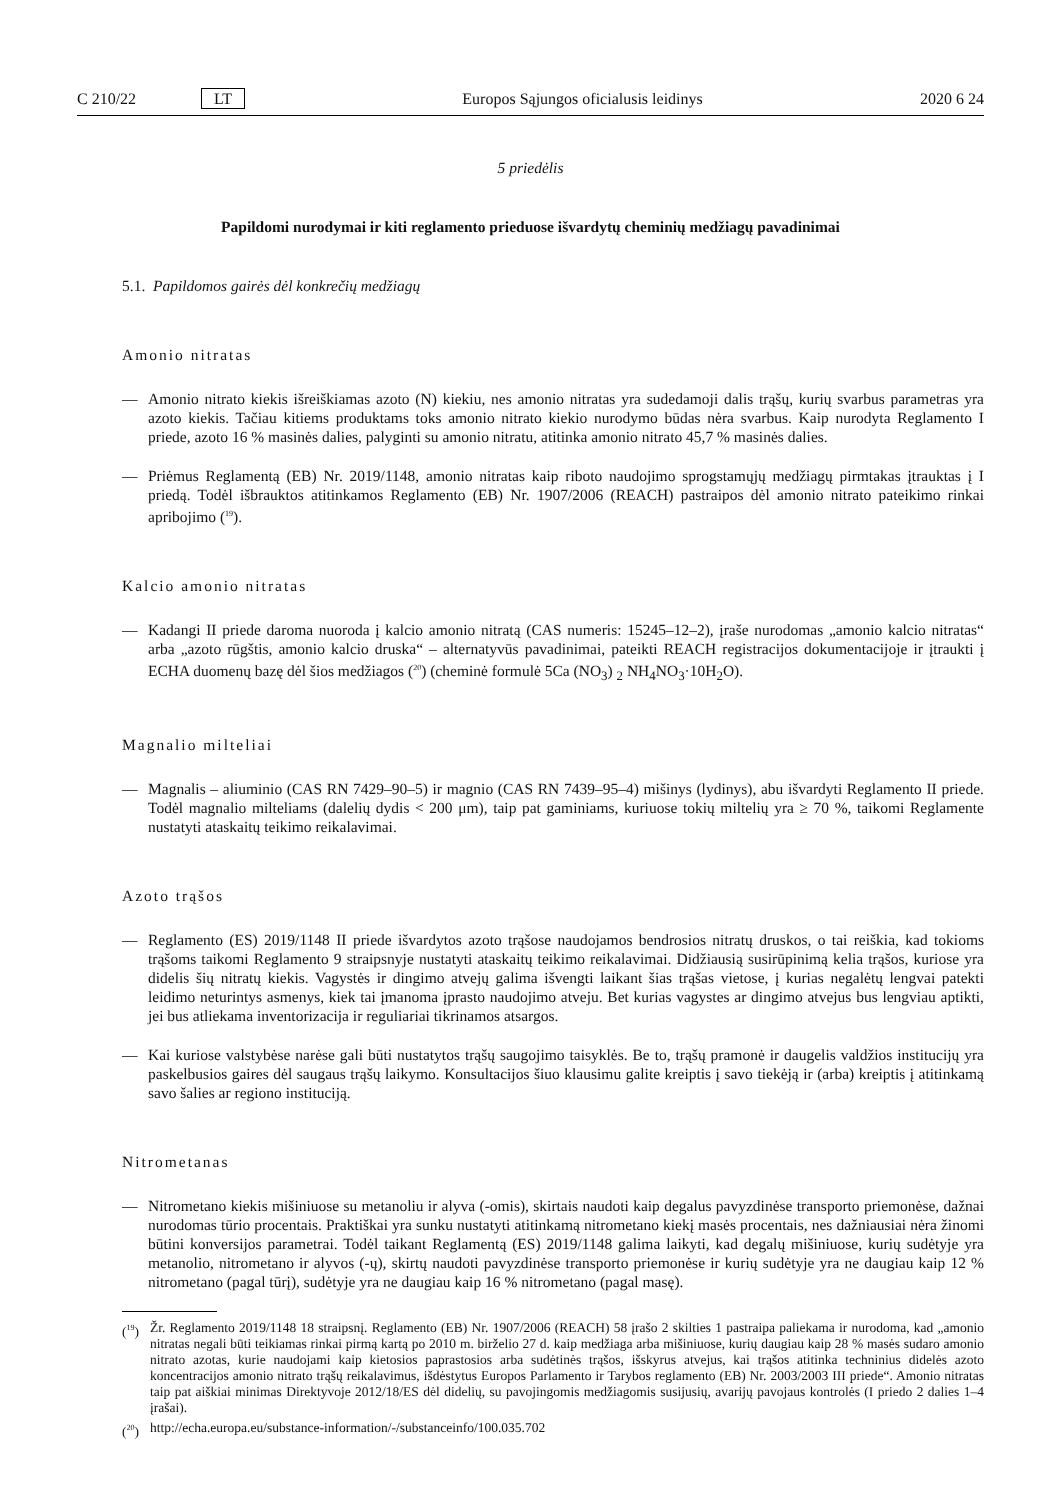C 210/22 LT Europos Sąjungos oficialusis leidinys 2020 6 24
5 priedėlis
Papildomi nurodymai ir kiti reglamento prieduose išvardytų cheminių medžiagų pavadinimai
5.1. Papildomos gairės dėl konkrečių medžiagų
Amonio nitratas
— Amonio nitrato kiekis išreiškiamas azoto (N) kiekiu, nes amonio nitratas yra sudedamoji dalis trąšų, kurių svarbus parametras yra azoto kiekis. Tačiau kitiems produktams toks amonio nitrato kiekio nurodymo būdas nėra svarbus. Kaip nurodyta Reglamento I priede, azoto 16 % masinės dalies, palyginti su amonio nitratu, atitinka amonio nitrato 45,7 % masinės dalies.
— Priėmus Reglamentą (EB) Nr. 2019/1148, amonio nitratas kaip riboto naudojimo sprogstamųjų medžiagų pirmtakas įtrauktas į I priedą. Todėl išbrauktos atitinkamos Reglamento (EB) Nr. 1907/2006 (REACH) pastraipos dėl amonio nitrato pateikimo rinkai apribojimo (<sup>19</sup>).
Kalcio amonio nitratas
— Kadangi II priede daroma nuoroda į kalcio amonio nitratą (CAS numeris: 15245–12–2), įraše nurodomas „amonio kalcio nitratas“ arba „azoto rūgštis, amonio kalcio druska“ – alternatyvūs pavadinimai, pateikti REACH registracijos dokumentacijoje ir įtraukti į ECHA duomenų bazę dėl šios medžiagos (<sup>20</sup>) (cheminė formulė 5Ca (NO<sub>3</sub>) <sub>2</sub> NH<sub>4</sub>NO<sub>3</sub>·10H<sub>2</sub>O).
Magnalio milteliai
— Magnalis – aliuminio (CAS RN 7429–90–5) ir magnio (CAS RN 7439–95–4) mišinys (lydinys), abu išvardyti Reglamento II priede. Todėl magnalio milteliams (dalelių dydis < 200 μm), taip pat gaminiams, kuriuose tokių miltelių yra ≥ 70 %, taikomi Reglamente nustatyti ataskaitų teikimo reikalavimai.
Azoto trąšos
— Reglamento (ES) 2019/1148 II priede išvardytos azoto trąšose naudojamos bendrosios nitratų druskos, o tai reiškia, kad tokioms trąšoms taikomi Reglamento 9 straipsnyje nustatyti ataskaitų teikimo reikalavimai. Didžiausią susirūpinimą kelia trąšos, kuriose yra didelis šių nitratų kiekis. Vagystės ir dingimo atvejų galima išvengti laikant šias trąšas vietose, į kurias negalėtų lengvai patekti leidimo neturintys asmenys, kiek tai įmanoma įprasto naudojimo atveju. Bet kurias vagystes ar dingimo atvejus bus lengviau aptikti, jei bus atliekama inventorizacija ir reguliariai tikrinamos atsargos.
— Kai kuriose valstybėse narėse gali būti nustatytos trąšų saugojimo taisyklės. Be to, trąšų pramonė ir daugelis valdžios institucijų yra paskelbusios gaires dėl saugaus trąšų laikymo. Konsultacijos šiuo klausimu galite kreiptis į savo tiekėją ir (arba) kreiptis į atitinkamą savo šalies ar regiono instituciją.
Nitrometanas
— Nitrometano kiekis mišiniuose su metanoliu ir alyva (-omis), skirtais naudoti kaip degalus pavyzdinėse transporto priemonėse, dažnai nurodomas tūrio procentais. Praktiškai yra sunku nustatyti atitinkamą nitrometano kiekį masės procentais, nes dažniausiai nėra žinomi būtini konversijos parametrai. Todėl taikant Reglamentą (ES) 2019/1148 galima laikyti, kad degalų mišiniuose, kurių sudėtyje yra metanolio, nitrometano ir alyvos (-ų), skirtų naudoti pavyzdinėse transporto priemonėse ir kurių sudėtyje yra ne daugiau kaip 12 % nitrometano (pagal tūrį), sudėtyje yra ne daugiau kaip 16 % nitrometano (pagal masę).
(<sup>19</sup>) Žr. Reglamento 2019/1148 18 straipsnį. Reglamento (EB) Nr. 1907/2006 (REACH) 58 įrašo 2 skilties 1 pastraipa paliekama ir nurodoma, kad „amonio nitratas negali būti teikiamas rinkai pirmą kartą po 2010 m. birželio 27 d. kaip medžiaga arba mišiniuose, kurių daugiau kaip 28 % masės sudaro amonio nitrato azotas, kurie naudojami kaip kietosios paprastosios arba sudėtinės trąšos, išskyrus atvejus, kai trąšos atitinka techninius didelės azoto koncentracijos amonio nitrato trąšų reikalavimus, išdėstytus Europos Parlamento ir Tarybos reglamento (EB) Nr. 2003/2003 III priede“. Amonio nitratas taip pat aiškiai minimas Direktyvoje 2012/18/ES dėl didelių, su pavojingomis medžiagomis susijusių, avarijų pavojaus kontrolės (I priedo 2 dalies 1–4 įrašai).
(<sup>20</sup>) http://echa.europa.eu/substance-information/-/substanceinfo/100.035.702